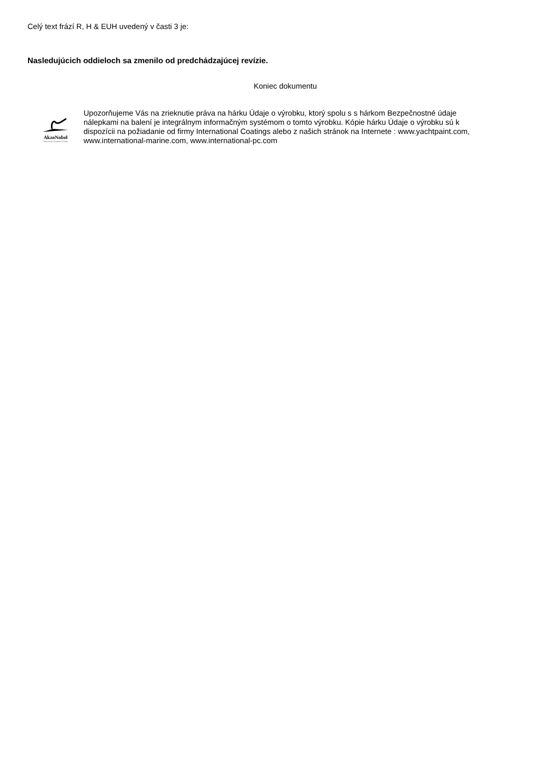Celý text frází R, H & EUH uvedený v časti 3 je:
Nasledujúcich oddieloch sa zmenilo od predchádzajúcej revízie.
Koniec dokumentu
AkzoNobel
Tomorrow's Answers Today
Upozorňujeme Vás na zrieknutie práva na hárku Údaje o výrobku, ktorý spolu s s hárkom Bezpečnostné údaje nálepkami na balení je integrálnym informačným systémom o tomto výrobku. Kópie hárku Údaje o výrobku sú k dispozícii na požiadanie od firmy International Coatings alebo z našich stránok na Internete : www.yachtpaint.com, www.international-marine.com, www.international-pc.com